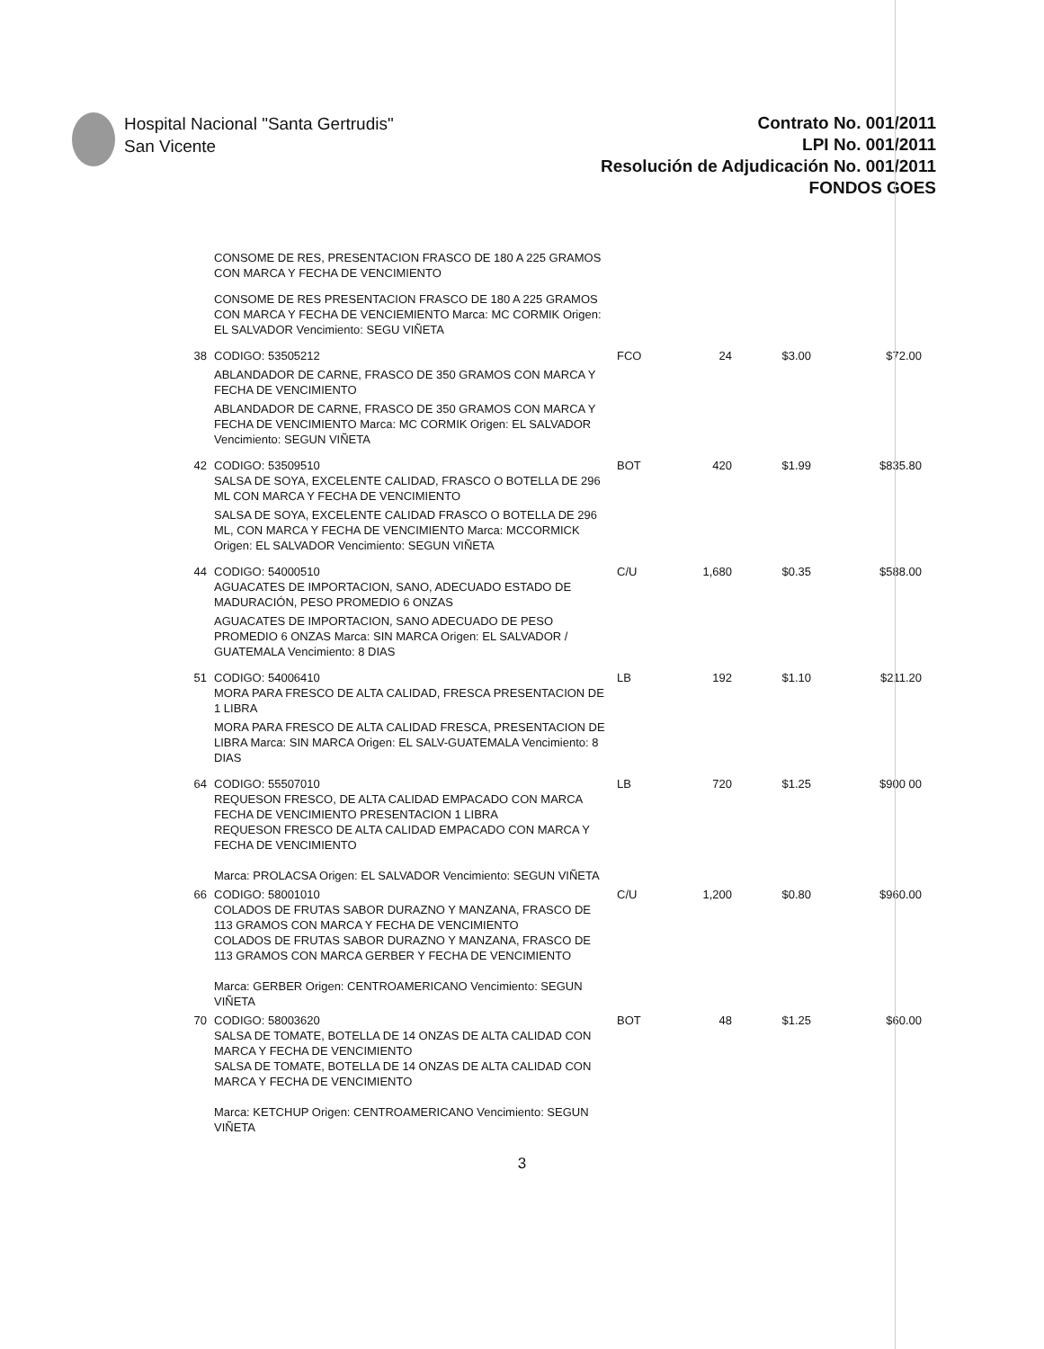Hospital Nacional "Santa Gertrudis"
San Vicente
Contrato No. 001/2011
LPI No. 001/2011
Resolución de Adjudicación No. 001/2011
FONDOS GOES
| | CONSOME DE RES, PRESENTACION FRASCO DE 180 A 225 GRAMOS CON MARCA Y FECHA DE VENCIMIENTO | | | | |
| | CONSOME DE RES PRESENTACION FRASCO DE 180 A 225 GRAMOS CON MARCA Y FECHA DE VENCIEMIENTO Marca: MC CORMIK Origen: EL SALVADOR Vencimiento: SEGU VIÑETA | | | | |
| 38 | CODIGO: 53505212 | FCO | 24 | $3.00 | $72.00 |
| | ABLANDADOR DE CARNE, FRASCO DE 350 GRAMOS CON MARCA Y FECHA DE VENCIMIENTO | | | | |
| | ABLANDADOR DE CARNE, FRASCO DE 350 GRAMOS CON MARCA Y FECHA DE VENCIMIENTO Marca: MC CORMIK Origen: EL SALVADOR Vencimiento: SEGUN VIÑETA | | | | |
| 42 | CODIGO: 53509510 SALSA DE SOYA, EXCELENTE CALIDAD, FRASCO O BOTELLA DE 296 ML CON MARCA Y FECHA DE VENCIMIENTO | BOT | 420 | $1.99 | $835.80 |
| | SALSA DE SOYA, EXCELENTE CALIDAD FRASCO O BOTELLA DE 296 ML, CON MARCA Y FECHA DE VENCIMIENTO Marca: MCCORMICK Origen: EL SALVADOR Vencimiento: SEGUN VIÑETA | | | | |
| 44 | CODIGO: 54000510 AGUACATES DE IMPORTACION, SANO, ADECUADO ESTADO DE MADURACIÓN, PESO PROMEDIO 6 ONZAS | C/U | 1,680 | $0.35 | $588.00 |
| | AGUACATES DE IMPORTACION, SANO ADECUADO DE PESO PROMEDIO 6 ONZAS Marca: SIN MARCA Origen: EL SALVADOR / GUATEMALA Vencimiento: 8 DIAS | | | | |
| 51 | CODIGO: 54006410 MORA PARA FRESCO DE ALTA CALIDAD, FRESCA PRESENTACION DE 1 LIBRA | LB | 192 | $1.10 | $211.20 |
| | MORA PARA FRESCO DE ALTA CALIDAD FRESCA, PRESENTACION DE LIBRA Marca: SIN MARCA Origen: EL SALV-GUATEMALA Vencimiento: 8 DIAS | | | | |
| 64 | CODIGO: 55507010 REQUESON FRESCO, DE ALTA CALIDAD EMPACADO CON MARCA FECHA DE VENCIMIENTO PRESENTACION 1 LIBRA REQUESON FRESCO DE ALTA CALIDAD EMPACADO CON MARCA Y FECHA DE VENCIMIENTO Marca: PROLACSA Origen: EL SALVADOR Vencimiento: SEGUN VIÑETA | LB | 720 | $1.25 | $900 00 |
| 66 | CODIGO: 58001010 COLADOS DE FRUTAS SABOR DURAZNO Y MANZANA, FRASCO DE 113 GRAMOS CON MARCA Y FECHA DE VENCIMIENTO COLADOS DE FRUTAS SABOR DURAZNO Y MANZANA, FRASCO DE 113 GRAMOS CON MARCA GERBER Y FECHA DE VENCIMIENTO Marca: GERBER Origen: CENTROAMERICANO Vencimiento: SEGUN VIÑETA | C/U | 1,200 | $0.80 | $960.00 |
| 70 | CODIGO: 58003620 SALSA DE TOMATE, BOTELLA DE 14 ONZAS DE ALTA CALIDAD CON MARCA Y FECHA DE VENCIMIENTO SALSA DE TOMATE, BOTELLA DE 14 ONZAS DE ALTA CALIDAD CON MARCA Y FECHA DE VENCIMIENTO Marca: KETCHUP Origen: CENTROAMERICANO Vencimiento: SEGUN VIÑETA | BOT | 48 | $1.25 | $60.00 |
3